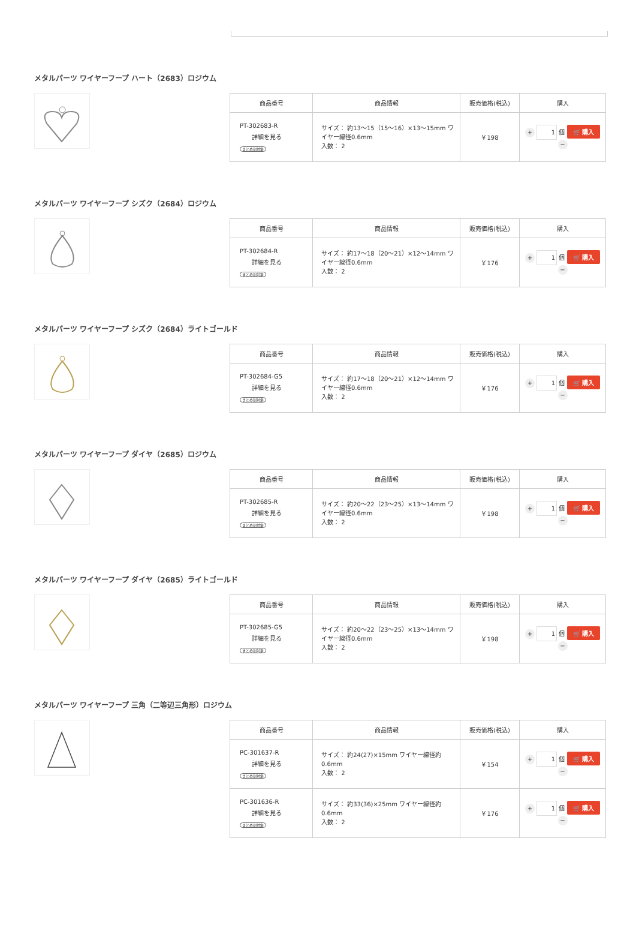メタルパーツ ワイヤーフープ ハート（2683）ロジウム
| 商品番号 | 商品情報 | 販売価格(税込) | 購入 |
| --- | --- | --- | --- |
| PT-302683-R 詳細を見る まとめ割対象 | サイズ： 約13～15（15～16）×13～15mm ワイヤー線径0.6mm 入数： 2 | ￥198 | + 1 個 🛒 購入 − |
メタルパーツ ワイヤーフープ シズク（2684）ロジウム
| 商品番号 | 商品情報 | 販売価格(税込) | 購入 |
| --- | --- | --- | --- |
| PT-302684-R 詳細を見る まとめ割対象 | サイズ： 約17～18（20～21）×12～14mm ワイヤー線径0.6mm 入数： 2 | ￥176 | + 1 個 🛒 購入 − |
メタルパーツ ワイヤーフープ シズク（2684）ライトゴールド
| 商品番号 | 商品情報 | 販売価格(税込) | 購入 |
| --- | --- | --- | --- |
| PT-302684-G5 詳細を見る まとめ割対象 | サイズ： 約17～18（20～21）×12～14mm ワイヤー線径0.6mm 入数： 2 | ￥176 | + 1 個 🛒 購入 − |
メタルパーツ ワイヤーフープ ダイヤ（2685）ロジウム
| 商品番号 | 商品情報 | 販売価格(税込) | 購入 |
| --- | --- | --- | --- |
| PT-302685-R 詳細を見る まとめ割対象 | サイズ： 約20～22（23～25）×13～14mm ワイヤー線径0.6mm 入数： 2 | ￥198 | + 1 個 🛒 購入 − |
メタルパーツ ワイヤーフープ ダイヤ（2685）ライトゴールド
| 商品番号 | 商品情報 | 販売価格(税込) | 購入 |
| --- | --- | --- | --- |
| PT-302685-G5 詳細を見る まとめ割対象 | サイズ： 約20～22（23～25）×13～14mm ワイヤー線径0.6mm 入数： 2 | ￥198 | + 1 個 🛒 購入 − |
メタルパーツ ワイヤーフープ 三角（二等辺三角形）ロジウム
| 商品番号 | 商品情報 | 販売価格(税込) | 購入 |
| --- | --- | --- | --- |
| PC-301637-R 詳細を見る まとめ割対象 | サイズ： 約24(27)×15mm ワイヤー線径約0.6mm 入数： 2 | ￥154 | + 1 個 🛒 購入 − |
| PC-301636-R 詳細を見る まとめ割対象 | サイズ： 約33(36)×25mm ワイヤー線径約0.6mm 入数： 2 | ￥176 | + 1 個 🛒 購入 − |